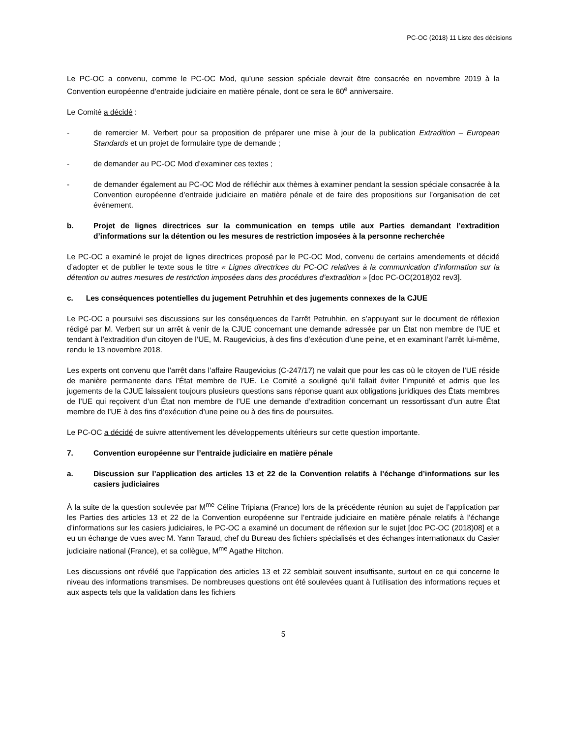PC-OC (2018) 11 Liste des décisions
Le PC-OC a convenu, comme le PC-OC Mod, qu’une session spéciale devrait être consacrée en novembre 2019 à la Convention européenne d’entraide judiciaire en matière pénale, dont ce sera le 60<sup>e</sup> anniversaire.
Le Comité a décidé :
- de remercier M. Verbert pour sa proposition de préparer une mise à jour de la publication Extradition – European Standards et un projet de formulaire type de demande ;
- de demander au PC-OC Mod d’examiner ces textes ;
- de demander également au PC-OC Mod de réfléchir aux thèmes à examiner pendant la session spéciale consacrée à la Convention européenne d’entraide judiciaire en matière pénale et de faire des propositions sur l’organisation de cet événement.
b. Projet de lignes directrices sur la communication en temps utile aux Parties demandant l’extradition d’informations sur la détention ou les mesures de restriction imposées à la personne recherchée
Le PC-OC a examiné le projet de lignes directrices proposé par le PC-OC Mod, convenu de certains amendements et décidé d’adopter et de publier le texte sous le titre « Lignes directrices du PC-OC relatives à la communication d’information sur la détention ou autres mesures de restriction imposées dans des procédures d’extradition » [doc PC-OC(2018)02 rev3].
c. Les conséquences potentielles du jugement Petruhhin et des jugements connexes de la CJUE
Le PC-OC a poursuivi ses discussions sur les conséquences de l’arrêt Petruhhin, en s’appuyant sur le document de réflexion rédigé par M. Verbert sur un arrêt à venir de la CJUE concernant une demande adressée par un État non membre de l’UE et tendant à l’extradition d’un citoyen de l’UE, M. Raugevicius, à des fins d’exécution d’une peine, et en examinant l’arrêt lui-même, rendu le 13 novembre 2018.
Les experts ont convenu que l’arrêt dans l’affaire Raugevicius (C-247/17) ne valait que pour les cas où le citoyen de l’UE réside de manière permanente dans l’État membre de l’UE. Le Comité a souligné qu’il fallait éviter l’impunité et admis que les jugements de la CJUE laissaient toujours plusieurs questions sans réponse quant aux obligations juridiques des États membres de l’UE qui reçoivent d’un État non membre de l’UE une demande d’extradition concernant un ressortissant d’un autre État membre de l’UE à des fins d’exécution d’une peine ou à des fins de poursuites.
Le PC-OC a décidé de suivre attentivement les développements ultérieurs sur cette question importante.
7. Convention européenne sur l’entraide judiciaire en matière pénale
a. Discussion sur l’application des articles 13 et 22 de la Convention relatifs à l’échange d’informations sur les casiers judiciaires
À la suite de la question soulevée par M<sup>me</sup> Céline Tripiana (France) lors de la précédente réunion au sujet de l’application par les Parties des articles 13 et 22 de la Convention européenne sur l’entraide judiciaire en matière pénale relatifs à l’échange d’informations sur les casiers judiciaires, le PC-OC a examiné un document de réflexion sur le sujet [doc PC-OC (2018)08] et a eu un échange de vues avec M. Yann Taraud, chef du Bureau des fichiers spécialisés et des échanges internationaux du Casier judiciaire national (France), et sa collègue, M<sup>me</sup> Agathe Hitchon.
Les discussions ont révélé que l’application des articles 13 et 22 semblait souvent insuffisante, surtout en ce qui concerne le niveau des informations transmises. De nombreuses questions ont été soulevées quant à l’utilisation des informations reçues et aux aspects tels que la validation dans les fichiers
5